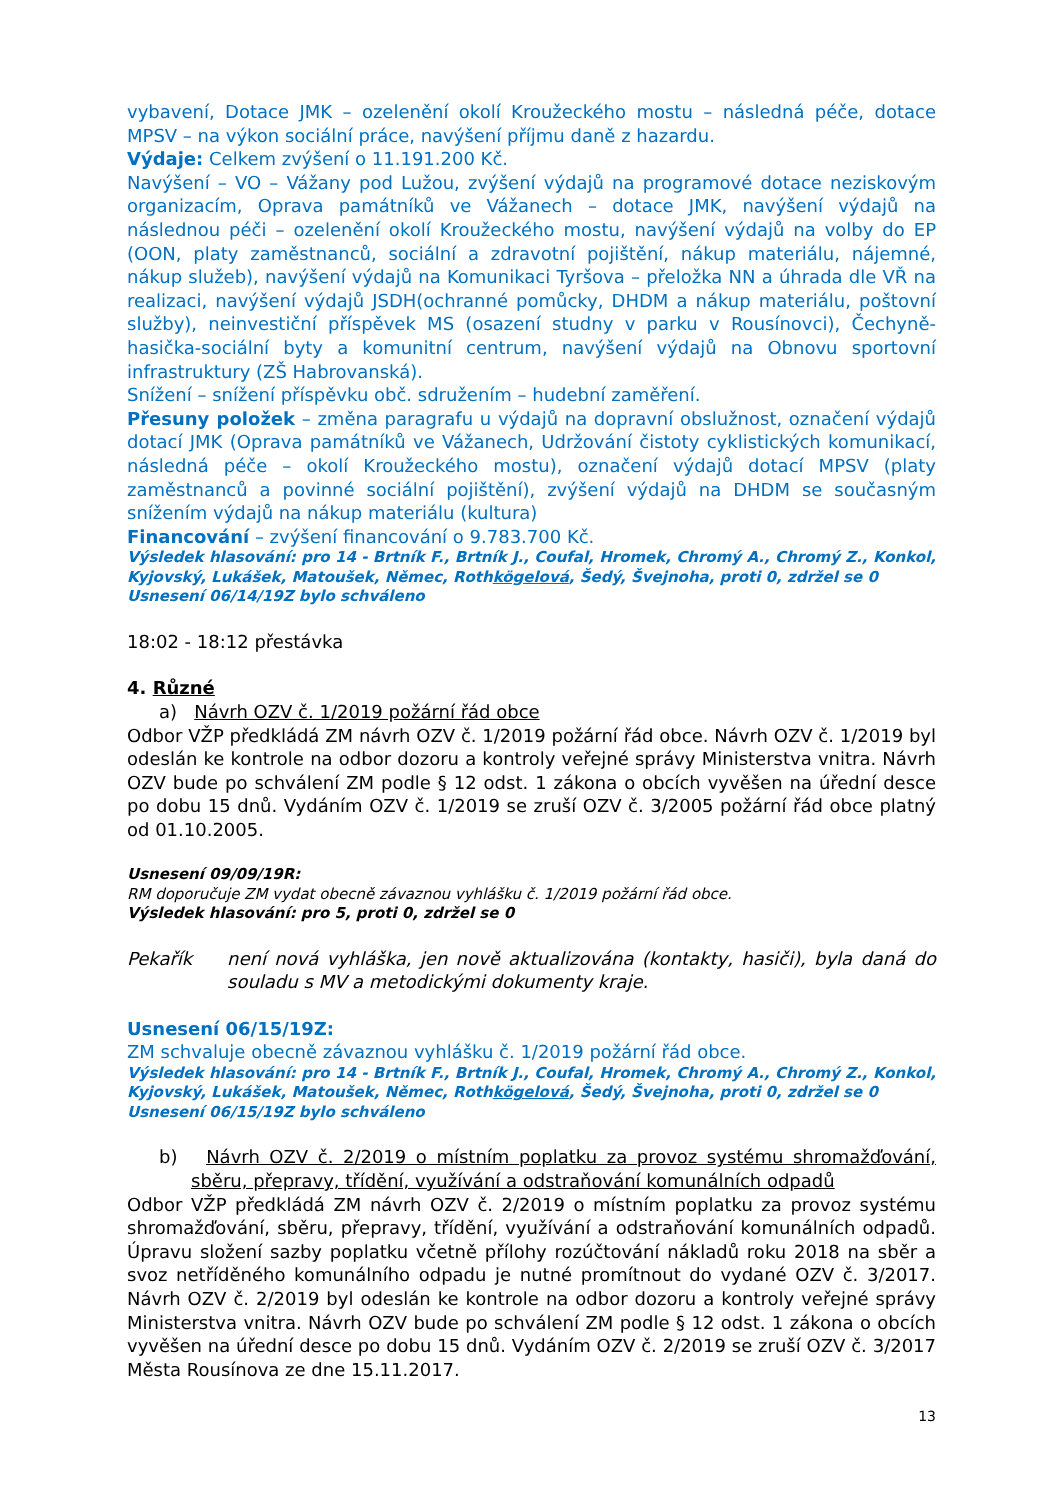vybavení, Dotace JMK – ozelenění okolí Kroužeckého mostu – následná péče, dotace MPSV – na výkon sociální práce, navýšení příjmu daně z hazardu.
Výdaje: Celkem zvýšení o 11.191.200 Kč.
Navýšení – VO – Vážany pod Lužou, zvýšení výdajů na programové dotace neziskovým organizacím, Oprava památníků ve Vážanech – dotace JMK, navýšení výdajů na následnou péči – ozelenění okolí Kroužeckého mostu, navýšení výdajů na volby do EP (OON, platy zaměstnanců, sociální a zdravotní pojištění, nákup materiálu, nájemné, nákup služeb), navýšení výdajů na Komunikaci Tyršova – přeložka NN a úhrada dle VŘ na realizaci, navýšení výdajů JSDH(ochranné pomůcky, DHDM a nákup materiálu, poštovní služby), neinvestiční příspěvek MS (osazení studny v parku v Rousínovci), Čechyně-hasička-sociální byty a komunitní centrum, navýšení výdajů na Obnovu sportovní infrastruktury (ZŠ Habrovanská).
Snížení – snížení příspěvku obč. sdružením – hudební zaměření.
Přesuny položek – změna paragrafu u výdajů na dopravní obslužnost, označení výdajů dotací JMK (Oprava památníků ve Vážanech, Udržování čistoty cyklistických komunikací, následná péče – okolí Kroužeckého mostu), označení výdajů dotací MPSV (platy zaměstnanců a povinné sociální pojištění), zvýšení výdajů na DHDM se současným snížením výdajů na nákup materiálu (kultura)
Financování – zvýšení financování o 9.783.700 Kč.
Výsledek hlasování: pro 14 - Brtník F., Brtník J., Coufal, Hromek, Chromý A., Chromý Z., Konkol, Kyjovský, Lukášek, Matoušek, Němec, Rothkögelová, Šedý, Švejnoha, proti 0, zdržel se 0
Usnesení 06/14/19Z bylo schváleno
18:02 - 18:12 přestávka
4. Různé
a) Návrh OZV č. 1/2019 požární řád obce
Odbor VŽP předkládá ZM návrh OZV č. 1/2019 požární řád obce. Návrh OZV č. 1/2019 byl odeslán ke kontrole na odbor dozoru a kontroly veřejné správy Ministerstva vnitra. Návrh OZV bude po schválení ZM podle § 12 odst. 1 zákona o obcích vyvěšen na úřední desce po dobu 15 dnů. Vydáním OZV č. 1/2019 se zruší OZV č. 3/2005 požární řád obce platný od 01.10.2005.
Usnesení 09/09/19R:
RM doporučuje ZM vydat obecně závaznou vyhlášku č. 1/2019 požární řád obce.
Výsledek hlasování: pro 5, proti 0, zdržel se 0
Pekařík není nová vyhláška, jen nově aktualizována (kontakty, hasiči), byla daná do souladu s MV a metodickými dokumenty kraje.
Usnesení 06/15/19Z:
ZM schvaluje obecně závaznou vyhlášku č. 1/2019 požární řád obce.
Výsledek hlasování: pro 14 - Brtník F., Brtník J., Coufal, Hromek, Chromý A., Chromý Z., Konkol, Kyjovský, Lukášek, Matoušek, Němec, Rothkögelová, Šedý, Švejnoha, proti 0, zdržel se 0
Usnesení 06/15/19Z bylo schváleno
b) Návrh OZV č. 2/2019 o místním poplatku za provoz systému shromažďování, sběru, přepravy, třídění, využívání a odstraňování komunálních odpadů
Odbor VŽP předkládá ZM návrh OZV č. 2/2019 o místním poplatku za provoz systému shromažďování, sběru, přepravy, třídění, využívání a odstraňování komunálních odpadů. Úpravu složení sazby poplatku včetně přílohy rozúčtování nákladů roku 2018 na sběr a svoz netříděného komunálního odpadu je nutné promítnout do vydané OZV č. 3/2017. Návrh OZV č. 2/2019 byl odeslán ke kontrole na odbor dozoru a kontroly veřejné správy Ministerstva vnitra. Návrh OZV bude po schválení ZM podle § 12 odst. 1 zákona o obcích vyvěšen na úřední desce po dobu 15 dnů. Vydáním OZV č. 2/2019 se zruší OZV č. 3/2017 Města Rousínova ze dne 15.11.2017.
13